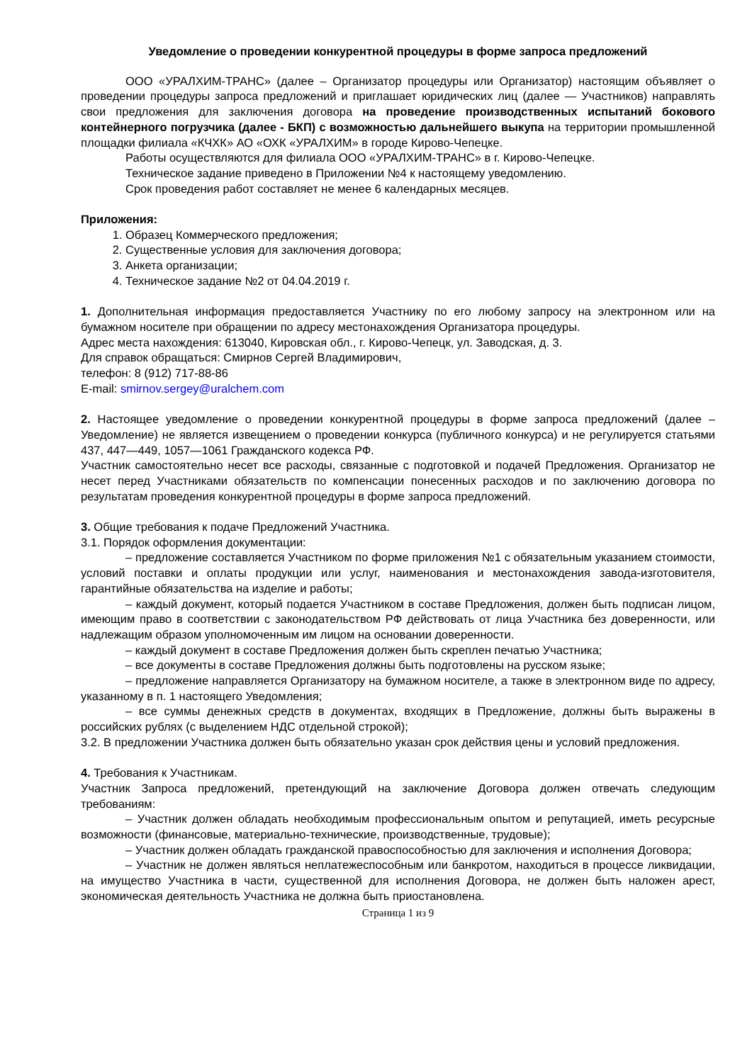Уведомление о проведении конкурентной процедуры в форме запроса предложений
ООО «УРАЛХИМ-ТРАНС» (далее – Организатор процедуры или Организатор) настоящим объявляет о проведении процедуры запроса предложений и приглашает юридических лиц (далее — Участников) направлять свои предложения для заключения договора на проведение производственных испытаний бокового контейнерного погрузчика (далее - БКП) с возможностью дальнейшего выкупа на территории промышленной площадки филиала «КЧХК» АО «ОХК «УРАЛХИМ» в городе Кирово-Чепецке.
Работы осуществляются для филиала ООО «УРАЛХИМ-ТРАНС» в г. Кирово-Чепецке.
Техническое задание приведено в Приложении №4 к настоящему уведомлению.
Срок проведения работ составляет не менее 6 календарных месяцев.
Приложения:
1. Образец Коммерческого предложения;
2. Существенные условия для заключения договора;
3. Анкета организации;
4. Техническое задание №2 от 04.04.2019 г.
1. Дополнительная информация предоставляется Участнику по его любому запросу на электронном или на бумажном носителе при обращении по адресу местонахождения Организатора процедуры.
Адрес места нахождения: 613040, Кировская обл., г. Кирово-Чепецк, ул. Заводская, д. 3.
Для справок обращаться: Смирнов Сергей Владимирович,
телефон: 8 (912) 717-88-86
E-mail: smirnov.sergey@uralchem.com
2. Настоящее уведомление о проведении конкурентной процедуры в форме запроса предложений (далее – Уведомление) не является извещением о проведении конкурса (публичного конкурса) и не регулируется статьями 437, 447—449, 1057—1061 Гражданского кодекса РФ.
Участник самостоятельно несет все расходы, связанные с подготовкой и подачей Предложения. Организатор не несет перед Участниками обязательств по компенсации понесенных расходов и по заключению договора по результатам проведения конкурентной процедуры в форме запроса предложений.
3. Общие требования к подаче Предложений Участника.
3.1. Порядок оформления документации:
– предложение составляется Участником по форме приложения №1 с обязательным указанием стоимости, условий поставки и оплаты продукции или услуг, наименования и местонахождения завода-изготовителя, гарантийные обязательства на изделие и работы;
– каждый документ, который подается Участником в составе Предложения, должен быть подписан лицом, имеющим право в соответствии с законодательством РФ действовать от лица Участника без доверенности, или надлежащим образом уполномоченным им лицом на основании доверенности.
– каждый документ в составе Предложения должен быть скреплен печатью Участника;
– все документы в составе Предложения должны быть подготовлены на русском языке;
– предложение направляется Организатору на бумажном носителе, а также в электронном виде по адресу, указанному в п. 1 настоящего Уведомления;
– все суммы денежных средств в документах, входящих в Предложение, должны быть выражены в российских рублях (с выделением НДС отдельной строкой);
3.2. В предложении Участника должен быть обязательно указан срок действия цены и условий предложения.
4. Требования к Участникам.
Участник Запроса предложений, претендующий на заключение Договора должен отвечать следующим требованиям:
– Участник должен обладать необходимым профессиональным опытом и репутацией, иметь ресурсные возможности (финансовые, материально-технические, производственные, трудовые);
– Участник должен обладать гражданской правоспособностью для заключения и исполнения Договора;
– Участник не должен являться неплатежеспособным или банкротом, находиться в процессе ликвидации, на имущество Участника в части, существенной для исполнения Договора, не должен быть наложен арест, экономическая деятельность Участника не должна быть приостановлена.
Страница 1 из 9